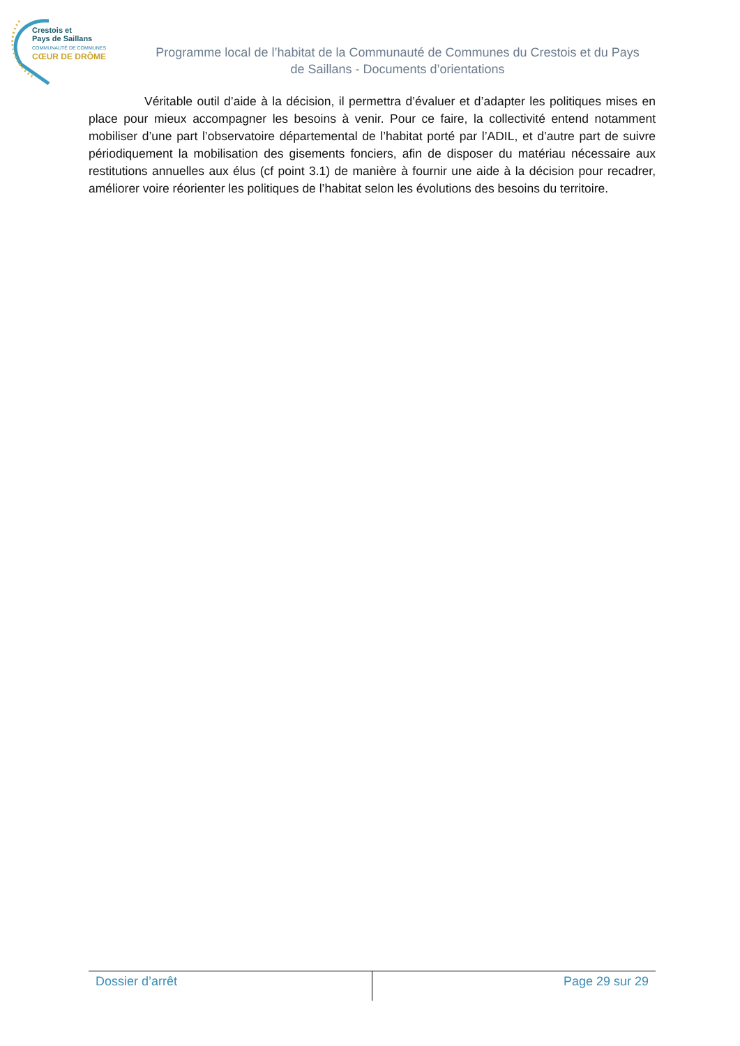Crestois et
Pays de Saillans
COMMUNAUTÉ DE COMMUNES
CŒUR DE DRÔME
Programme local de l’habitat de la Communauté de Communes du Crestois et du Pays de Saillans - Documents d’orientations
Véritable outil d’aide à la décision, il permettra d’évaluer et d’adapter les politiques mises en place pour mieux accompagner les besoins à venir. Pour ce faire, la collectivité entend notamment mobiliser d’une part l’observatoire départemental de l’habitat porté par l’ADIL, et d’autre part de suivre périodiquement la mobilisation des gisements fonciers, afin de disposer du matériau nécessaire aux restitutions annuelles aux élus (cf point 3.1) de manière à fournir une aide à la décision pour recadrer, améliorer voire réorienter les politiques de l’habitat selon les évolutions des besoins du territoire.
Dossier d’arrêt Page 29 sur 29